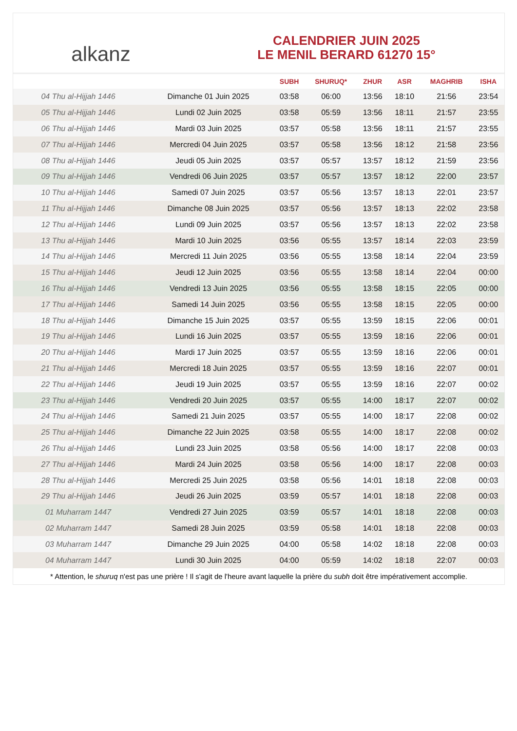alkanz
CALENDRIER JUIN 2025
LE MENIL BERARD 61270 15°
| | | SUBH | SHURUQ* | ZHUR | ASR | MAGHRIB | ISHA |
| --- | --- | --- | --- | --- | --- | --- | --- |
| 04 Thu al-Hijjah 1446 | Dimanche 01 Juin 2025 | 03:58 | 06:00 | 13:56 | 18:10 | 21:56 | 23:54 |
| 05 Thu al-Hijjah 1446 | Lundi 02 Juin 2025 | 03:58 | 05:59 | 13:56 | 18:11 | 21:57 | 23:55 |
| 06 Thu al-Hijjah 1446 | Mardi 03 Juin 2025 | 03:57 | 05:58 | 13:56 | 18:11 | 21:57 | 23:55 |
| 07 Thu al-Hijjah 1446 | Mercredi 04 Juin 2025 | 03:57 | 05:58 | 13:56 | 18:12 | 21:58 | 23:56 |
| 08 Thu al-Hijjah 1446 | Jeudi 05 Juin 2025 | 03:57 | 05:57 | 13:57 | 18:12 | 21:59 | 23:56 |
| 09 Thu al-Hijjah 1446 | Vendredi 06 Juin 2025 | 03:57 | 05:57 | 13:57 | 18:12 | 22:00 | 23:57 |
| 10 Thu al-Hijjah 1446 | Samedi 07 Juin 2025 | 03:57 | 05:56 | 13:57 | 18:13 | 22:01 | 23:57 |
| 11 Thu al-Hijjah 1446 | Dimanche 08 Juin 2025 | 03:57 | 05:56 | 13:57 | 18:13 | 22:02 | 23:58 |
| 12 Thu al-Hijjah 1446 | Lundi 09 Juin 2025 | 03:57 | 05:56 | 13:57 | 18:13 | 22:02 | 23:58 |
| 13 Thu al-Hijjah 1446 | Mardi 10 Juin 2025 | 03:56 | 05:55 | 13:57 | 18:14 | 22:03 | 23:59 |
| 14 Thu al-Hijjah 1446 | Mercredi 11 Juin 2025 | 03:56 | 05:55 | 13:58 | 18:14 | 22:04 | 23:59 |
| 15 Thu al-Hijjah 1446 | Jeudi 12 Juin 2025 | 03:56 | 05:55 | 13:58 | 18:14 | 22:04 | 00:00 |
| 16 Thu al-Hijjah 1446 | Vendredi 13 Juin 2025 | 03:56 | 05:55 | 13:58 | 18:15 | 22:05 | 00:00 |
| 17 Thu al-Hijjah 1446 | Samedi 14 Juin 2025 | 03:56 | 05:55 | 13:58 | 18:15 | 22:05 | 00:00 |
| 18 Thu al-Hijjah 1446 | Dimanche 15 Juin 2025 | 03:57 | 05:55 | 13:59 | 18:15 | 22:06 | 00:01 |
| 19 Thu al-Hijjah 1446 | Lundi 16 Juin 2025 | 03:57 | 05:55 | 13:59 | 18:16 | 22:06 | 00:01 |
| 20 Thu al-Hijjah 1446 | Mardi 17 Juin 2025 | 03:57 | 05:55 | 13:59 | 18:16 | 22:06 | 00:01 |
| 21 Thu al-Hijjah 1446 | Mercredi 18 Juin 2025 | 03:57 | 05:55 | 13:59 | 18:16 | 22:07 | 00:01 |
| 22 Thu al-Hijjah 1446 | Jeudi 19 Juin 2025 | 03:57 | 05:55 | 13:59 | 18:16 | 22:07 | 00:02 |
| 23 Thu al-Hijjah 1446 | Vendredi 20 Juin 2025 | 03:57 | 05:55 | 14:00 | 18:17 | 22:07 | 00:02 |
| 24 Thu al-Hijjah 1446 | Samedi 21 Juin 2025 | 03:57 | 05:55 | 14:00 | 18:17 | 22:08 | 00:02 |
| 25 Thu al-Hijjah 1446 | Dimanche 22 Juin 2025 | 03:58 | 05:55 | 14:00 | 18:17 | 22:08 | 00:02 |
| 26 Thu al-Hijjah 1446 | Lundi 23 Juin 2025 | 03:58 | 05:56 | 14:00 | 18:17 | 22:08 | 00:03 |
| 27 Thu al-Hijjah 1446 | Mardi 24 Juin 2025 | 03:58 | 05:56 | 14:00 | 18:17 | 22:08 | 00:03 |
| 28 Thu al-Hijjah 1446 | Mercredi 25 Juin 2025 | 03:58 | 05:56 | 14:01 | 18:18 | 22:08 | 00:03 |
| 29 Thu al-Hijjah 1446 | Jeudi 26 Juin 2025 | 03:59 | 05:57 | 14:01 | 18:18 | 22:08 | 00:03 |
| 01 Muharram 1447 | Vendredi 27 Juin 2025 | 03:59 | 05:57 | 14:01 | 18:18 | 22:08 | 00:03 |
| 02 Muharram 1447 | Samedi 28 Juin 2025 | 03:59 | 05:58 | 14:01 | 18:18 | 22:08 | 00:03 |
| 03 Muharram 1447 | Dimanche 29 Juin 2025 | 04:00 | 05:58 | 14:02 | 18:18 | 22:08 | 00:03 |
| 04 Muharram 1447 | Lundi 30 Juin 2025 | 04:00 | 05:59 | 14:02 | 18:18 | 22:07 | 00:03 |
* Attention, le shuruq n'est pas une prière ! Il s'agit de l'heure avant laquelle la prière du subh doit être impérativement accomplie.